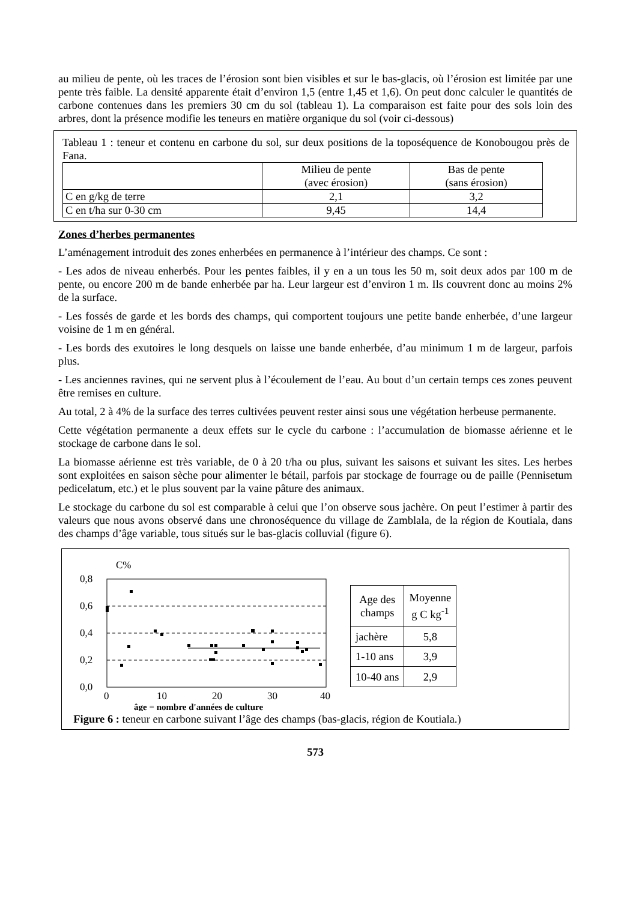au milieu de pente, où les traces de l’érosion sont bien visibles et sur le bas-glacis, où l’érosion est limitée par une pente très faible. La densité apparente était d’environ 1,5 (entre 1,45 et 1,6). On peut donc calculer le quantités de carbone contenues dans les premiers 30 cm du sol (tableau 1). La comparaison est faite pour des sols loin des arbres, dont la présence modifie les teneurs en matière organique du sol (voir ci-dessous)
Tableau 1 : teneur et contenu en carbone du sol, sur deux positions de la toposéquence de Konobougou près de Fana.
| | Milieu de pente (avec érosion) | Bas de pente (sans érosion) |
| C en g/kg de terre | 2,1 | 3,2 |
| C en t/ha sur 0-30 cm | 9,45 | 14,4 |
Zones d’herbes permanentes
L’aménagement introduit des zones enherbées en permanence à l’intérieur des champs. Ce sont :
- Les ados de niveau enherbés. Pour les pentes faibles, il y en a un tous les 50 m, soit deux ados par 100 m de pente, ou encore 200 m de bande enherbée par ha. Leur largeur est d’environ 1 m. Ils couvrent donc au moins 2% de la surface.
- Les fossés de garde et les bords des champs, qui comportent toujours une petite bande enherbée, d’une largeur voisine de 1 m en général.
- Les bords des exutoires le long desquels on laisse une bande enherbée, d’au minimum 1 m de largeur, parfois plus.
- Les anciennes ravines, qui ne servent plus à l’écoulement de l’eau. Au bout d’un certain temps ces zones peuvent être remises en culture.
Au total, 2 à 4% de la surface des terres cultivées peuvent rester ainsi sous une végétation herbeuse permanente.
Cette végétation permanente a deux effets sur le cycle du carbone : l’accumulation de biomasse aérienne et le stockage de carbone dans le sol.
La biomasse aérienne est très variable, de 0 à 20 t/ha ou plus, suivant les saisons et suivant les sites. Les herbes sont exploitées en saison sèche pour alimenter le bétail, parfois par stockage de fourrage ou de paille (Pennisetum pedicelatum, etc.) et le plus souvent par la vaine pâture des animaux.
Le stockage du carbone du sol est comparable à celui que l’on observe sous jachère. On peut l’estimer à partir des valeurs que nous avons observé dans une chronoséquence du village de Zamblala, de la région de Koutiala, dans des champs d’âge variable, tous situés sur le bas-glacis colluvial (figure 6).
C%
0,8
0,6
0,4
0,2
0,0
0
10
20
30
40
âge = nombre d'années de culture
| Age des champs | Moyenne g C kg<sup>-1</sup> |
| jachère | 5,8 |
| 1-10 ans | 3,9 |
| 10-40 ans | 2,9 |
Figure 6 : teneur en carbone suivant l’âge des champs (bas-glacis, région de Koutiala.)
573